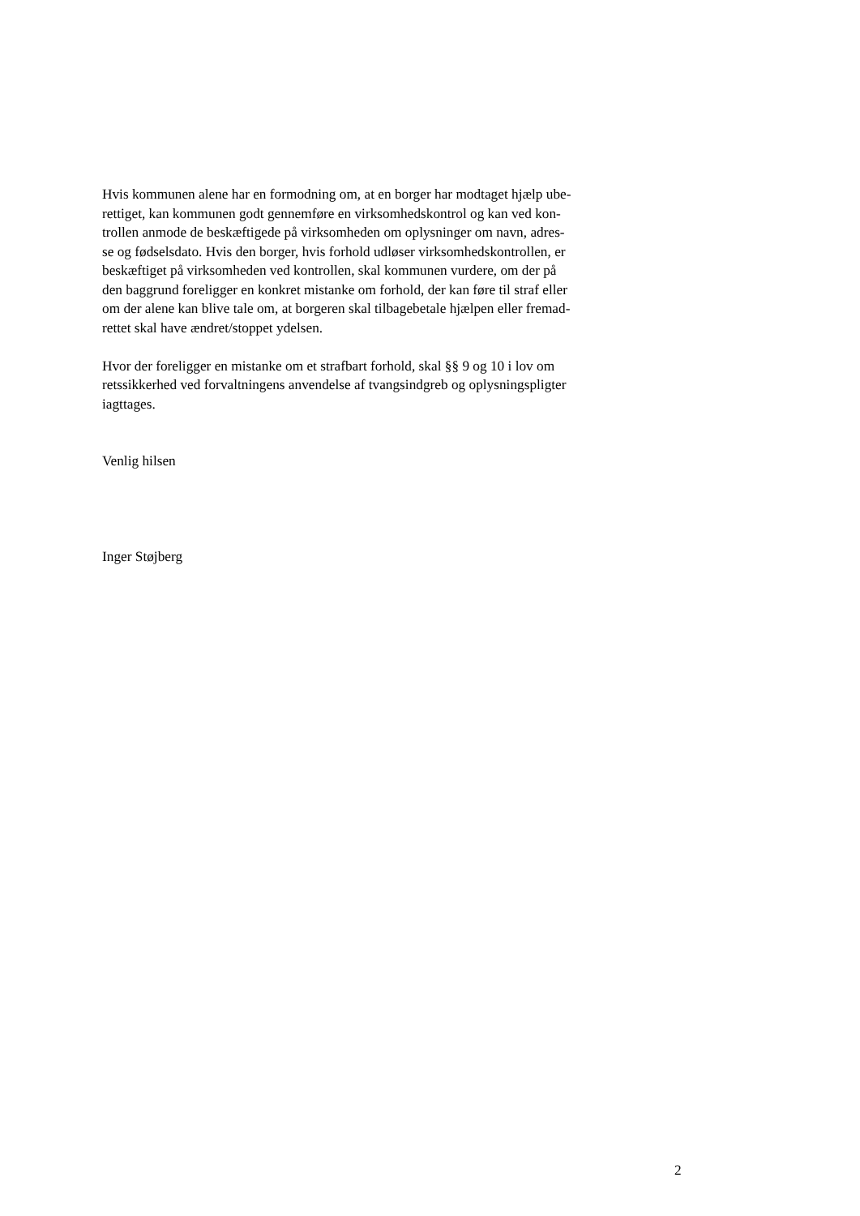Hvis kommunen alene har en formodning om, at en borger har modtaget hjælp ube-
rettiget, kan kommunen godt gennemføre en virksomhedskontrol og kan ved kon-
trollen anmode de beskæftigede på virksomheden om oplysninger om navn, adres-
se og fødselsdato. Hvis den borger, hvis forhold udløser virksomhedskontrollen, er
beskæftiget på virksomheden ved kontrollen, skal kommunen vurdere, om der på
den baggrund foreligger en konkret mistanke om forhold, der kan føre til straf eller
om der alene kan blive tale om, at borgeren skal tilbagebetale hjælpen eller fremad-
rettet skal have ændret/stoppet ydelsen.
Hvor der foreligger en mistanke om et strafbart forhold, skal §§ 9 og 10 i lov om
retssikkerhed ved forvaltningens anvendelse af tvangsindgreb og oplysningspligter
iagttages.
Venlig hilsen
Inger Støjberg
2